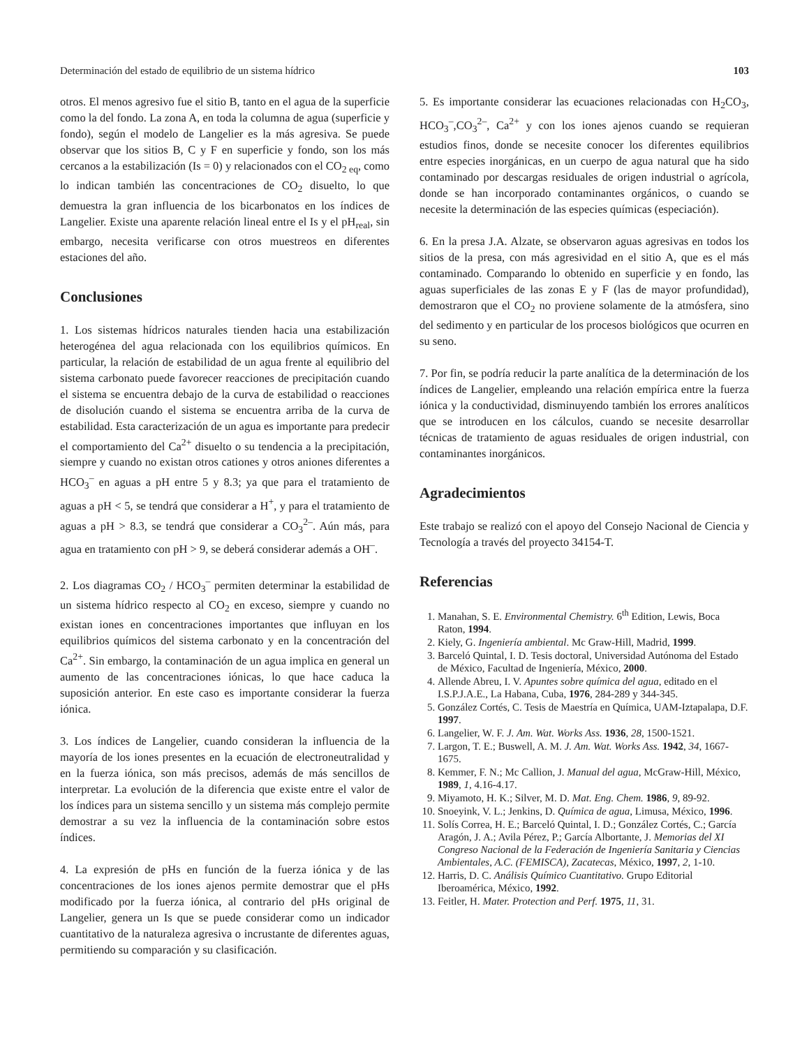Determinación del estado de equilibrio de un sistema hídrico 103
otros. El menos agresivo fue el sitio B, tanto en el agua de la superficie como la del fondo. La zona A, en toda la columna de agua (superficie y fondo), según el modelo de Langelier es la más agresiva. Se puede observar que los sitios B, C y F en superficie y fondo, son los más cercanos a la estabilización (Is = 0) y relacionados con el CO<sub>2 eq</sub>, como lo indican también las concentraciones de CO<sub>2</sub> disuelto, lo que demuestra la gran influencia de los bicarbonatos en los índices de Langelier. Existe una aparente relación lineal entre el Is y el pH<sub>real</sub>, sin embargo, necesita verificarse con otros muestreos en diferentes estaciones del año.
Conclusiones
1. Los sistemas hídricos naturales tienden hacia una estabilización heterogénea del agua relacionada con los equilibrios químicos. En particular, la relación de estabilidad de un agua frente al equilibrio del sistema carbonato puede favorecer reacciones de precipitación cuando el sistema se encuentra debajo de la curva de estabilidad o reacciones de disolución cuando el sistema se encuentra arriba de la curva de estabilidad. Esta caracterización de un agua es importante para predecir el comportamiento del Ca<sup>2+</sup> disuelto o su tendencia a la precipitación, siempre y cuando no existan otros cationes y otros aniones diferentes a HCO<sub>3</sub><sup>–</sup> en aguas a pH entre 5 y 8.3; ya que para el tratamiento de aguas a pH < 5, se tendrá que considerar a H<sup>+</sup>, y para el tratamiento de aguas a pH > 8.3, se tendrá que considerar a CO<sub>3</sub><sup>2–</sup>. Aún más, para agua en tratamiento con pH > 9, se deberá considerar además a OH<sup>–</sup>.
2. Los diagramas CO<sub>2</sub> / HCO<sub>3</sub><sup>–</sup> permiten determinar la estabilidad de un sistema hídrico respecto al CO<sub>2</sub> en exceso, siempre y cuando no existan iones en concentraciones importantes que influyan en los equilibrios químicos del sistema carbonato y en la concentración del Ca<sup>2+</sup>. Sin embargo, la contaminación de un agua implica en general un aumento de las concentraciones iónicas, lo que hace caduca la suposición anterior. En este caso es importante considerar la fuerza iónica.
3. Los índices de Langelier, cuando consideran la influencia de la mayoría de los iones presentes en la ecuación de electroneutralidad y en la fuerza iónica, son más precisos, además de más sencillos de interpretar. La evolución de la diferencia que existe entre el valor de los índices para un sistema sencillo y un sistema más complejo permite demostrar a su vez la influencia de la contaminación sobre estos índices.
4. La expresión de pHs en función de la fuerza iónica y de las concentraciones de los iones ajenos permite demostrar que el pHs modificado por la fuerza iónica, al contrario del pHs original de Langelier, genera un Is que se puede considerar como un indicador cuantitativo de la naturaleza agresiva o incrustante de diferentes aguas, permitiendo su comparación y su clasificación.
5. Es importante considerar las ecuaciones relacionadas con H<sub>2</sub>CO<sub>3</sub>, HCO<sub>3</sub><sup>–</sup>,CO<sub>3</sub><sup>2–</sup>, Ca<sup>2+</sup> y con los iones ajenos cuando se requieran estudios finos, donde se necesite conocer los diferentes equilibrios entre especies inorgánicas, en un cuerpo de agua natural que ha sido contaminado por descargas residuales de origen industrial o agrícola, donde se han incorporado contaminantes orgánicos, o cuando se necesite la determinación de las especies químicas (especiación).
6. En la presa J.A. Alzate, se observaron aguas agresivas en todos los sitios de la presa, con más agresividad en el sitio A, que es el más contaminado. Comparando lo obtenido en superficie y en fondo, las aguas superficiales de las zonas E y F (las de mayor profundidad), demostraron que el CO<sub>2</sub> no proviene solamente de la atmósfera, sino del sedimento y en particular de los procesos biológicos que ocurren en su seno.
7. Por fin, se podría reducir la parte analítica de la determinación de los índices de Langelier, empleando una relación empírica entre la fuerza iónica y la conductividad, disminuyendo también los errores analíticos que se introducen en los cálculos, cuando se necesite desarrollar técnicas de tratamiento de aguas residuales de origen industrial, con contaminantes inorgánicos.
Agradecimientos
Este trabajo se realizó con el apoyo del Consejo Nacional de Ciencia y Tecnología a través del proyecto 34154-T.
Referencias
1. Manahan, S. E. Environmental Chemistry. 6<sup>th</sup> Edition, Lewis, Boca Raton, 1994.
2. Kiely, G. Ingeniería ambiental. Mc Graw-Hill, Madrid, 1999.
3. Barceló Quintal, I. D. Tesis doctoral, Universidad Autónoma del Estado de México, Facultad de Ingeniería, México, 2000.
4. Allende Abreu, I. V. Apuntes sobre química del agua, editado en el I.S.P.J.A.E., La Habana, Cuba, 1976, 284-289 y 344-345.
5. González Cortés, C. Tesis de Maestría en Química, UAM-Iztapalapa, D.F. 1997.
6. Langelier, W. F. J. Am. Wat. Works Ass. 1936, 28, 1500-1521.
7. Largon, T. E.; Buswell, A. M. J. Am. Wat. Works Ass. 1942, 34, 1667-1675.
8. Kemmer, F. N.; Mc Callion, J. Manual del agua, McGraw-Hill, México, 1989, 1, 4.16-4.17.
9. Miyamoto, H. K.; Silver, M. D. Mat. Eng. Chem. 1986, 9, 89-92.
10. Snoeyink, V. L.; Jenkins, D. Química de agua, Limusa, México, 1996.
11. Solís Correa, H. E.; Barceló Quintal, I. D.; González Cortés, C.; García Aragón, J. A.; Avila Pérez, P.; García Albortante, J. Memorias del XI Congreso Nacional de la Federación de Ingeniería Sanitaria y Ciencias Ambientales, A.C. (FEMISCA), Zacatecas, México, 1997, 2, 1-10.
12. Harris, D. C. Análisis Químico Cuantitativo. Grupo Editorial Iberoamérica, México, 1992.
13. Feitler, H. Mater. Protection and Perf. 1975, 11, 31.